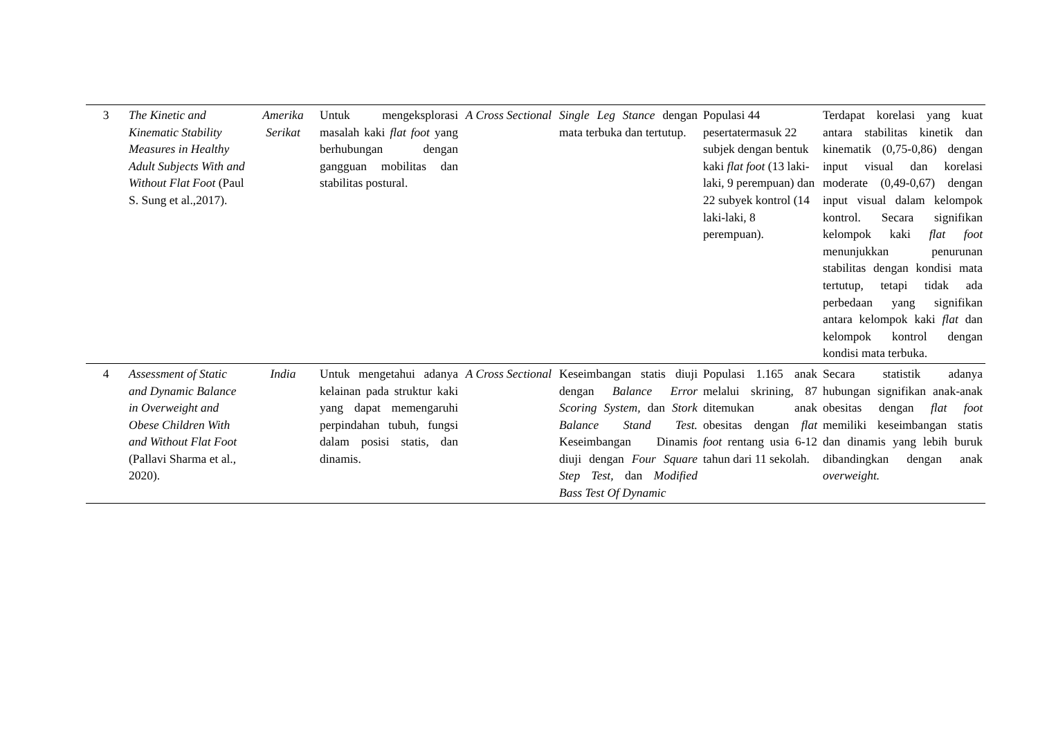| 3 | The Kinetic and Kinematic Stability Measures in Healthy Adult Subjects With and Without Flat Foot (Paul S. Sung et al.,2017). | Amerika Serikat | Untuk mengeksplorasi masalah kaki flat foot yang berhubungan dengan gangguan mobilitas dan stabilitas postural. | A Cross Sectional | Single Leg Stance dengan mata terbuka dan tertutup. | Populasi 44 pesertatermasuk 22 subjek dengan bentuk kaki flat foot (13 laki-laki, 9 perempuan) dan 22 subyek kontrol (14 laki-laki, 8 perempuan). | Terdapat korelasi yang kuat antara stabilitas kinetik dan kinematik (0,75-0,86) dengan input visual dan korelasi moderate (0,49-0,67) dengan input visual dalam kelompok kontrol. Secara signifikan kelompok kaki flat foot menunjukkan penurunan stabilitas dengan kondisi mata tertutup, tetapi tidak ada perbedaan yang signifikan antara kelompok kaki flat dan kelompok kontrol dengan kondisi mata terbuka. |
| 4 | Assessment of Static and Dynamic Balance in Overweight and Obese Children With and Without Flat Foot (Pallavi Sharma et al., 2020). | India | Untuk mengetahui adanya kelainan pada struktur kaki yang dapat memengaruhi perpindahan tubuh, fungsi dalam posisi statis, dan dinamis. | A Cross Sectional | Keseimbangan statis diuji dengan Balance Error Scoring System, dan Stork Balance Stand Test. Keseimbangan Dinamis diuji dengan Four Square Step Test, dan Modified Bass Test Of Dynamic | Populasi 1.165 anak melalui skrining, 87 ditemukan anak obesitas dengan flat foot rentang usia 6-12 tahun dari 11 sekolah. | Secara statistik adanya hubungan signifikan anak-anak obesitas dengan flat foot memiliki keseimbangan statis dan dinamis yang lebih buruk dibandingkan dengan anak overweight. |